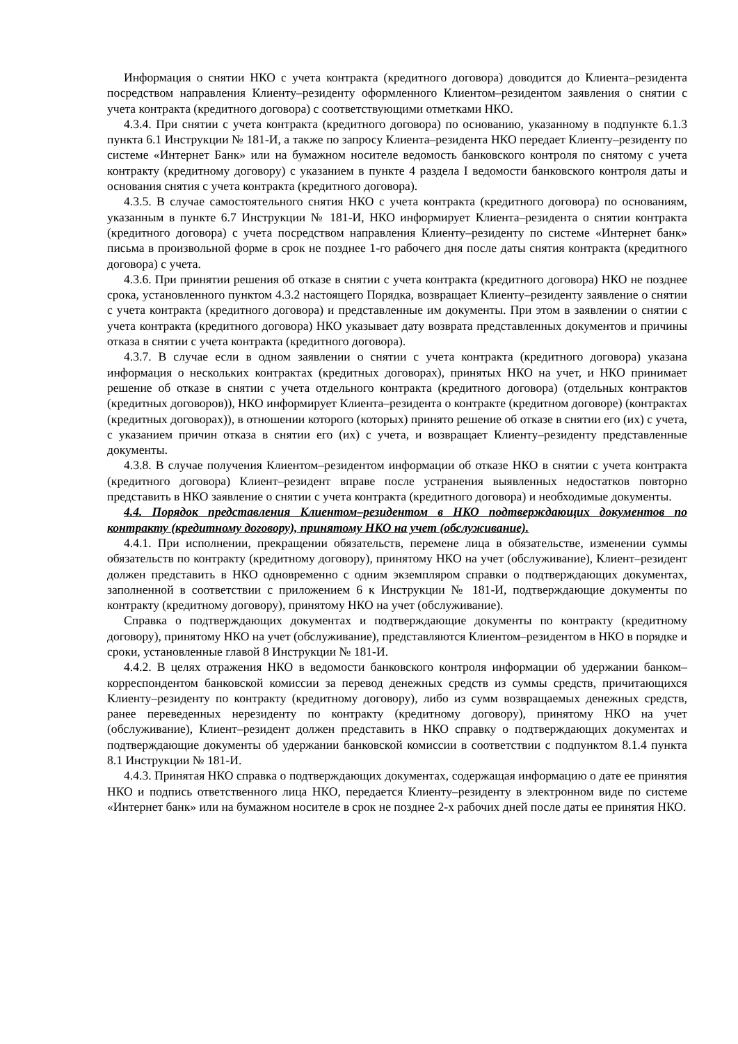Информация о снятии НКО с учета контракта (кредитного договора) доводится до Клиента–резидента посредством направления Клиенту–резиденту оформленного Клиентом–резидентом заявления о снятии с учета контракта (кредитного договора) с соответствующими отметками НКО.
4.3.4. При снятии с учета контракта (кредитного договора) по основанию, указанному в подпункте 6.1.3 пункта 6.1 Инструкции № 181-И, а также по запросу Клиента–резидента НКО передает Клиенту–резиденту по системе «Интернет Банк» или на бумажном носителе ведомость банковского контроля по снятому с учета контракту (кредитному договору) с указанием в пункте 4 раздела I ведомости банковского контроля даты и основания снятия с учета контракта (кредитного договора).
4.3.5. В случае самостоятельного снятия НКО с учета контракта (кредитного договора) по основаниям, указанным в пункте 6.7 Инструкции № 181-И, НКО информирует Клиента–резидента о снятии контракта (кредитного договора) с учета посредством направления Клиенту–резиденту по системе «Интернет банк» письма в произвольной форме в срок не позднее 1-го рабочего дня после даты снятия контракта (кредитного договора) с учета.
4.3.6. При принятии решения об отказе в снятии с учета контракта (кредитного договора) НКО не позднее срока, установленного пунктом 4.3.2 настоящего Порядка, возвращает Клиенту–резиденту заявление о снятии с учета контракта (кредитного договора) и представленные им документы. При этом в заявлении о снятии с учета контракта (кредитного договора) НКО указывает дату возврата представленных документов и причины отказа в снятии с учета контракта (кредитного договора).
4.3.7. В случае если в одном заявлении о снятии с учета контракта (кредитного договора) указана информация о нескольких контрактах (кредитных договорах), принятых НКО на учет, и НКО принимает решение об отказе в снятии с учета отдельного контракта (кредитного договора) (отдельных контрактов (кредитных договоров)), НКО информирует Клиента–резидента о контракте (кредитном договоре) (контрактах (кредитных договорах)), в отношении которого (которых) принято решение об отказе в снятии его (их) с учета, с указанием причин отказа в снятии его (их) с учета, и возвращает Клиенту–резиденту представленные документы.
4.3.8. В случае получения Клиентом–резидентом информации об отказе НКО в снятии с учета контракта (кредитного договора) Клиент–резидент вправе после устранения выявленных недостатков повторно представить в НКО заявление о снятии с учета контракта (кредитного договора) и необходимые документы.
4.4. Порядок представления Клиентом–резидентом в НКО подтверждающих документов по контракту (кредитному договору), принятому НКО на учет (обслуживание).
4.4.1. При исполнении, прекращении обязательств, перемене лица в обязательстве, изменении суммы обязательств по контракту (кредитному договору), принятому НКО на учет (обслуживание), Клиент–резидент должен представить в НКО одновременно с одним экземпляром справки о подтверждающих документах, заполненной в соответствии с приложением 6 к Инструкции № 181-И, подтверждающие документы по контракту (кредитному договору), принятому НКО на учет (обслуживание).
Справка о подтверждающих документах и подтверждающие документы по контракту (кредитному договору), принятому НКО на учет (обслуживание), представляются Клиентом–резидентом в НКО в порядке и сроки, установленные главой 8 Инструкции № 181-И.
4.4.2. В целях отражения НКО в ведомости банковского контроля информации об удержании банком–корреспондентом банковской комиссии за перевод денежных средств из суммы средств, причитающихся Клиенту–резиденту по контракту (кредитному договору), либо из сумм возвращаемых денежных средств, ранее переведенных нерезиденту по контракту (кредитному договору), принятому НКО на учет (обслуживание), Клиент–резидент должен представить в НКО справку о подтверждающих документах и подтверждающие документы об удержании банковской комиссии в соответствии с подпунктом 8.1.4 пункта 8.1 Инструкции № 181-И.
4.4.3. Принятая НКО справка о подтверждающих документах, содержащая информацию о дате ее принятия НКО и подпись ответственного лица НКО, передается Клиенту–резиденту в электронном виде по системе «Интернет банк» или на бумажном носителе в срок не позднее 2-х рабочих дней после даты ее принятия НКО.